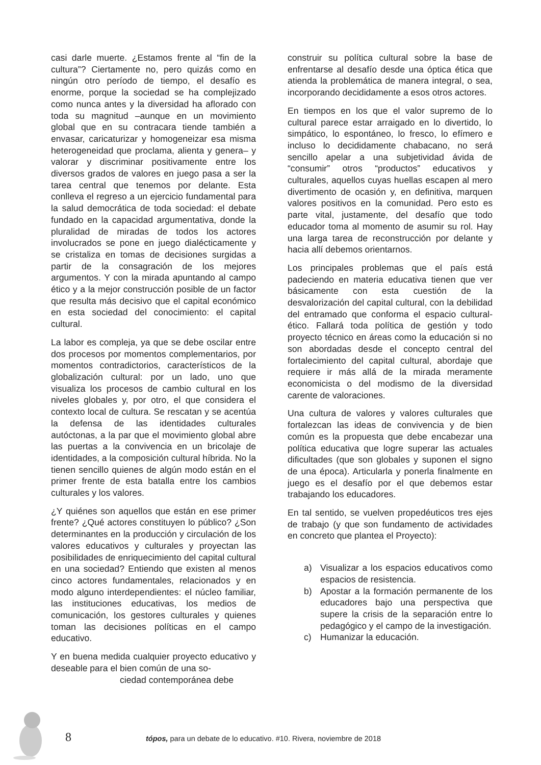casi darle muerte. ¿Estamos frente al “fin de la cultura”? Ciertamente no, pero quizás como en ningún otro período de tiempo, el desafío es enorme, porque la sociedad se ha complejizado como nunca antes y la diversidad ha aflorado con toda su magnitud –aunque en un movimiento global que en su contracara tiende también a envasar, caricaturizar y homogeneizar esa misma heterogeneidad que proclama, alienta y genera– y valorar y discriminar positivamente entre los diversos grados de valores en juego pasa a ser la tarea central que tenemos por delante. Esta conlleva el regreso a un ejercicio fundamental para la salud democrática de toda sociedad: el debate fundado en la capacidad argumentativa, donde la pluralidad de miradas de todos los actores involucrados se pone en juego dialécticamente y se cristaliza en tomas de decisiones surgidas a partir de la consagración de los mejores argumentos. Y con la mirada apuntando al campo ético y a la mejor construcción posible de un factor que resulta más decisivo que el capital económico en esta sociedad del conocimiento: el capital cultural.
La labor es compleja, ya que se debe oscilar entre dos procesos por momentos complementarios, por momentos contradictorios, característicos de la globalización cultural: por un lado, uno que visualiza los procesos de cambio cultural en los niveles globales y, por otro, el que considera el contexto local de cultura. Se rescatan y se acentúa la defensa de las identidades culturales autóctonas, a la par que el movimiento global abre las puertas a la convivencia en un bricolaje de identidades, a la composición cultural híbrida. No la tienen sencillo quienes de algún modo están en el primer frente de esta batalla entre los cambios culturales y los valores.
¿Y quiénes son aquellos que están en ese primer frente? ¿Qué actores constituyen lo público? ¿Son determinantes en la producción y circulación de los valores educativos y culturales y proyectan las posibilidades de enriquecimiento del capital cultural en una sociedad? Entiendo que existen al menos cinco actores fundamentales, relacionados y en modo alguno interdependientes: el núcleo familiar, las instituciones educativas, los medios de comunicación, los gestores culturales y quienes toman las decisiones políticas en el campo educativo.
Y en buena medida cualquier proyecto educativo y deseable para el bien común de una so-
ciedad contemporánea debe
construir su política cultural sobre la base de enfrentarse al desafío desde una óptica ética que atienda la problemática de manera integral, o sea, incorporando decididamente a esos otros actores.
En tiempos en los que el valor supremo de lo cultural parece estar arraigado en lo divertido, lo simpático, lo espontáneo, lo fresco, lo efímero e incluso lo decididamente chabacano, no será sencillo apelar a una subjetividad ávida de “consumir” otros “productos” educativos y culturales, aquellos cuyas huellas escapen al mero divertimento de ocasión y, en definitiva, marquen valores positivos en la comunidad. Pero esto es parte vital, justamente, del desafío que todo educador toma al momento de asumir su rol. Hay una larga tarea de reconstrucción por delante y hacia allí debemos orientarnos.
Los principales problemas que el país está padeciendo en materia educativa tienen que ver básicamente con esta cuestión de la desvalorización del capital cultural, con la debilidad del entramado que conforma el espacio cultural-ético. Fallará toda política de gestión y todo proyecto técnico en áreas como la educación si no son abordadas desde el concepto central del fortalecimiento del capital cultural, abordaje que requiere ir más allá de la mirada meramente economicista o del modismo de la diversidad carente de valoraciones.
Una cultura de valores y valores culturales que fortalezcan las ideas de convivencia y de bien común es la propuesta que debe encabezar una política educativa que logre superar las actuales dificultades (que son globales y suponen el signo de una época). Articularla y ponerla finalmente en juego es el desafío por el que debemos estar trabajando los educadores.
En tal sentido, se vuelven propedéuticos tres ejes de trabajo (y que son fundamento de actividades en concreto que plantea el Proyecto):
a) Visualizar a los espacios educativos como espacios de resistencia.
b) Apostar a la formación permanente de los educadores bajo una perspectiva que supere la crisis de la separación entre lo pedagógico y el campo de la investigación.
c) Humanizar la educación.
8
tópos, para un debate de lo educativo. #10. Rivera, noviembre de 2018